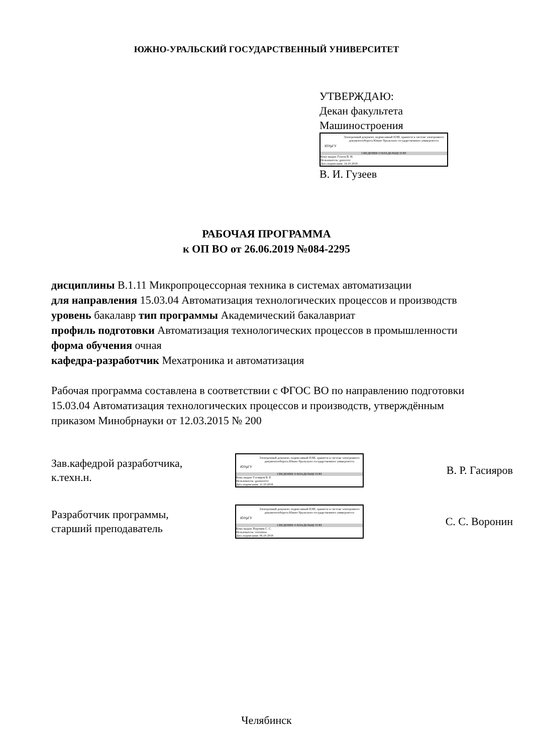ЮЖНО-УРАЛЬСКИЙ ГОСУДАРСТВЕННЫЙ УНИВЕРСИТЕТ
УТВЕРЖДАЮ:
Декан факультета
Машиностроения
ЮУрГУ
Электронный документ, подписанный ПЭП, хранится в системе электронного документооборота Южно-Уральского государственного университета
СВЕДЕНИЯ О ВЛАДЕЛЬЦЕ ПЭП
Кому выдан: Гузеев В. И.
Пользователь: guzeevvi
Дата подписания: 14.10.2019
В. И. Гузеев
РАБОЧАЯ ПРОГРАММА
к ОП ВО от 26.06.2019 №084-2295
дисциплины В.1.11 Микропроцессорная техника в системах автоматизации
для направления 15.03.04 Автоматизация технологических процессов и производств
уровень бакалавр тип программы Академический бакалавриат
профиль подготовки Автоматизация технологических процессов в промышленности
форма обучения очная
кафедра-разработчик Мехатроника и автоматизация
Рабочая программа составлена в соответствии с ФГОС ВО по направлению подготовки 15.03.04 Автоматизация технологических процессов и производств, утверждённым приказом Минобрнауки от 12.03.2015 № 200
Зав.кафедрой разработчика,
к.техн.н.
ЮУрГУ
Электронный документ, подписанный ПЭП, хранится в системе электронного документооборота Южно-Уральского государственного университета
СВЕДЕНИЯ О ВЛАДЕЛЬЦЕ ПЭП
Кому выдан: Гасияров В. Р.
Пользователь: gasiiarovvr
Дата подписания: 11.10.2019
В. Р. Гасияров
Разработчик программы,
старший преподаватель
ЮУрГУ
Электронный документ, подписанный ПЭП, хранится в системе электронного документооборота Южно-Уральского государственного университета
СВЕДЕНИЯ О ВЛАДЕЛЬЦЕ ПЭП
Кому выдан: Воронин С. С.
Пользователь: voroninss
Дата подписания: 06.10.2019
С. С. Воронин
Челябинск